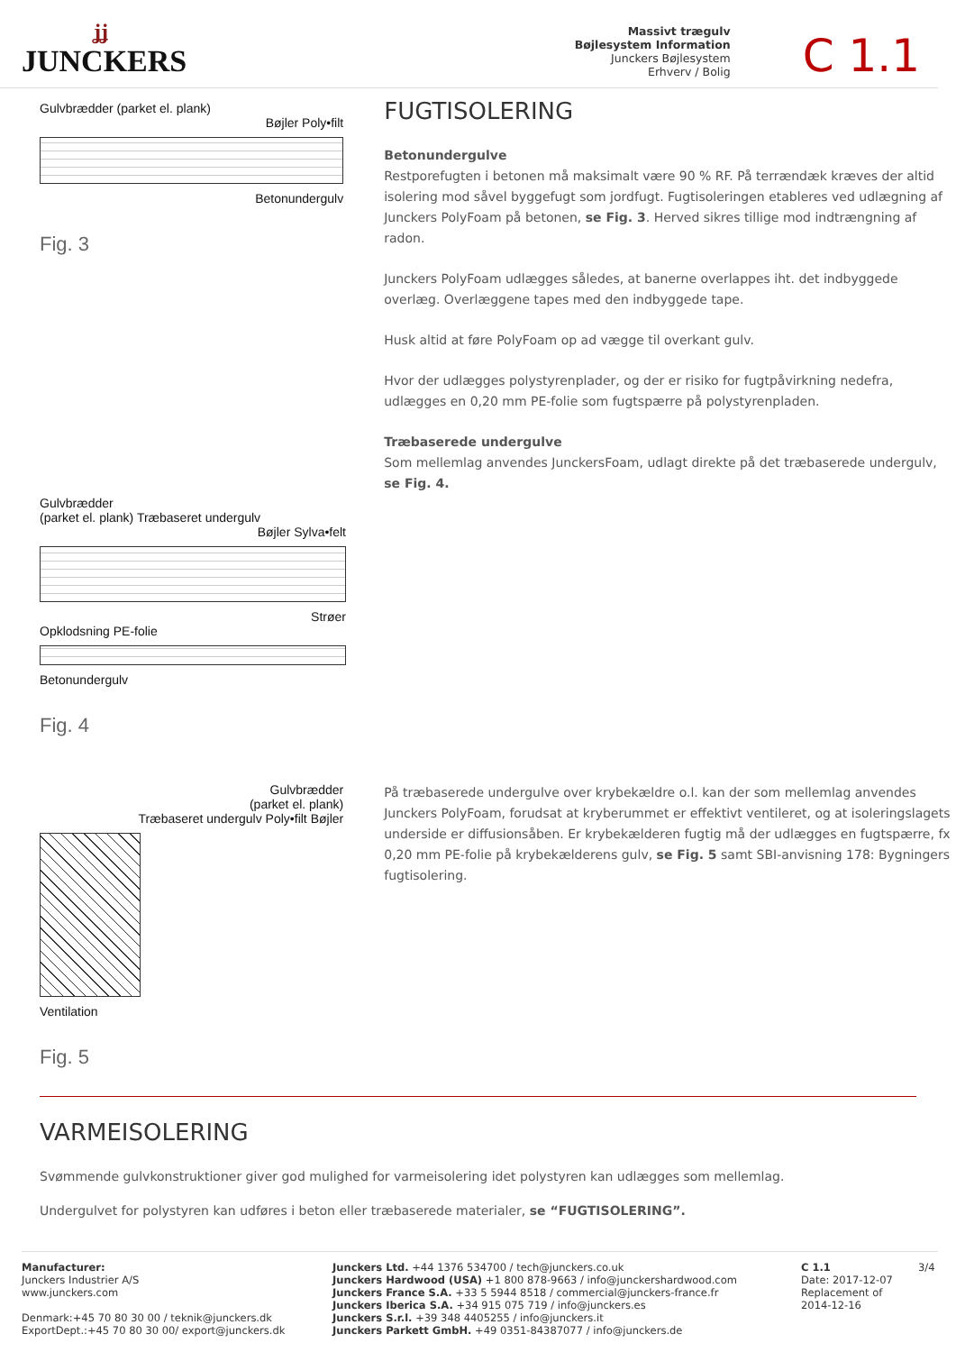ʝʝ
JUNCKERS
Massivt trægulv
Bøjlesystem Information
Junckers Bøjlesystem
Erhverv / Bolig
C 1.1
Gulvbrædder (parket el. plank)
Bøjler Poly•filt
Betonundergulv
Fig. 3
FUGTISOLERING
Betonundergulve
Restporefugten i betonen må maksimalt være 90 % RF. På terrændæk kræves der altid isolering mod såvel byggefugt som jordfugt. Fugtisoleringen etableres ved udlægning af Junckers PolyFoam på betonen, se Fig. 3. Herved sikres tillige mod indtrængning af radon.
Junckers PolyFoam udlægges således, at banerne overlappes iht. det indbyggede overlæg. Overlæggene tapes med den indbyggede tape.
Husk altid at føre PolyFoam op ad vægge til overkant gulv.
Hvor der udlægges polystyrenplader, og der er risiko for fugtpåvirkning nedefra, udlægges en 0,20 mm PE-folie som fugtspærre på polystyrenpladen.
Træbaserede undergulve
Som mellemlag anvendes JunckersFoam, udlagt direkte på det træbaserede undergulv, se Fig. 4.
Gulvbrædder
(parket el. plank) Træbaseret undergulv
Bøjler Sylva•felt
Strøer
Opklodsning PE-folie
Betonundergulv
Fig. 4
Gulvbrædder
(parket el. plank)
Træbaseret undergulv Poly•filt Bøjler
Ventilation
Fig. 5
På træbaserede undergulve over krybekældre o.l. kan der som mellemlag anvendes Junckers PolyFoam, forudsat at kryberummet er effektivt ventileret, og at isoleringsla­gets underside er diffusionsåben. Er krybekælderen fugtig må der udlægges en fugtspærre, fx 0,20 mm PE-folie på krybekælderens gulv, se Fig. 5 samt SBI-anvisning 178: Bygningers fugtisolering.
VARMEISOLERING
Svømmende gulvkonstruktioner giver god mulighed for varmeisolering idet polystyren kan udlægges som mellemlag.
Undergulvet for polystyren kan udføres i beton eller træbaserede materialer, se “FUGTISOLERING”.
Manufacturer:
Junckers Industrier A/S
www.junckers.com
Denmark:+45 70 80 30 00 / teknik@junckers.dk
ExportDept.:+45 70 80 30 00/ export@junckers.dk
Junckers Ltd. +44 1376 534700 / tech@junckers.co.uk
Junckers Hardwood (USA) +1 800 878-9663 / info@junckershardwood.com
Junckers France S.A. +33 5 5944 8518 / commercial@junckers-france.fr
Junckers Iberica S.A. +34 915 075 719 / info@junckers.es
Junckers S.r.l. +39 348 4405255 / info@junckers.it
Junckers Parkett GmbH. +49 0351-84387077 / info@junckers.de
C 1.1
Date: 2017-12-07
Replacement of
2014-12-16
3/4